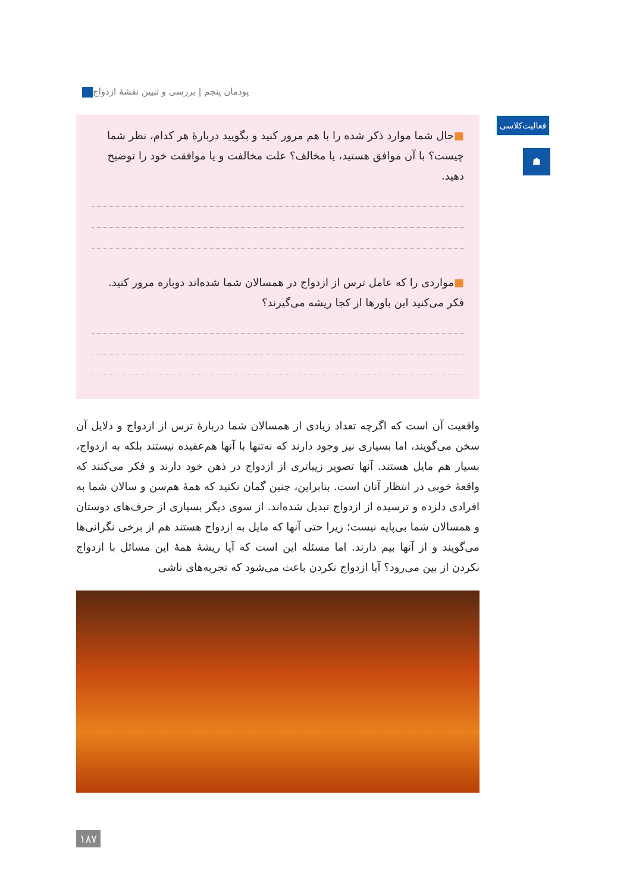پودمان پنجم | بررسی و تبیین نقشهٔ ازدواج
فعالیت‌کلاسی
☗
■حال شما موارد ذکر شده را با هم مرور کنید و بگویید دربارهٔ هر کدام، نظر شما چیست؟ با آن موافق هستید، یا مخالف؟ علت مخالفت و یا موافقت خود را توضیح دهید.
■مواردی را که عامل ترس از ازدواج در همسالان شما شده‌اند دوباره مرور کنید. فکر می‌کنید این باورها از کجا ریشه می‌گیرند؟
واقعیت آن است که اگرچه تعداد زیادی از همسالان شما دربارهٔ ترس از ازدواج و دلایل آن سخن می‌گویند، اما بسیاری نیز وجود دارند که نه‌تنها با آنها هم‌عقیده نیستند بلکه به ازدواج، بسیار هم مایل هستند. آنها تصویر زیباتری از ازدواج در ذهن خود دارند و فکر می‌کنند که واقعهٔ خوبی در انتظار آنان است. بنابراین، چنین گمان نکنید که همهٔ هم‌سن و سالان شما به افرادی دلزده و ترسیده از ازدواج تبدیل شده‌اند. از سوی دیگر بسیاری از حرف‌های دوستان و همسالان شما بی‌پایه نیست؛ زیرا حتی آنها که مایل به ازدواج هستند هم از برخی نگرانی‌ها می‌گویند و از آنها بیم دارند. اما مسئله این است که آیا ریشهٔ همهٔ این مسائل با ازدواج نکردن از بین می‌رود؟ آیا ازدواج نکردن باعث می‌شود که تجربه‌های ناشی
۱۸۷